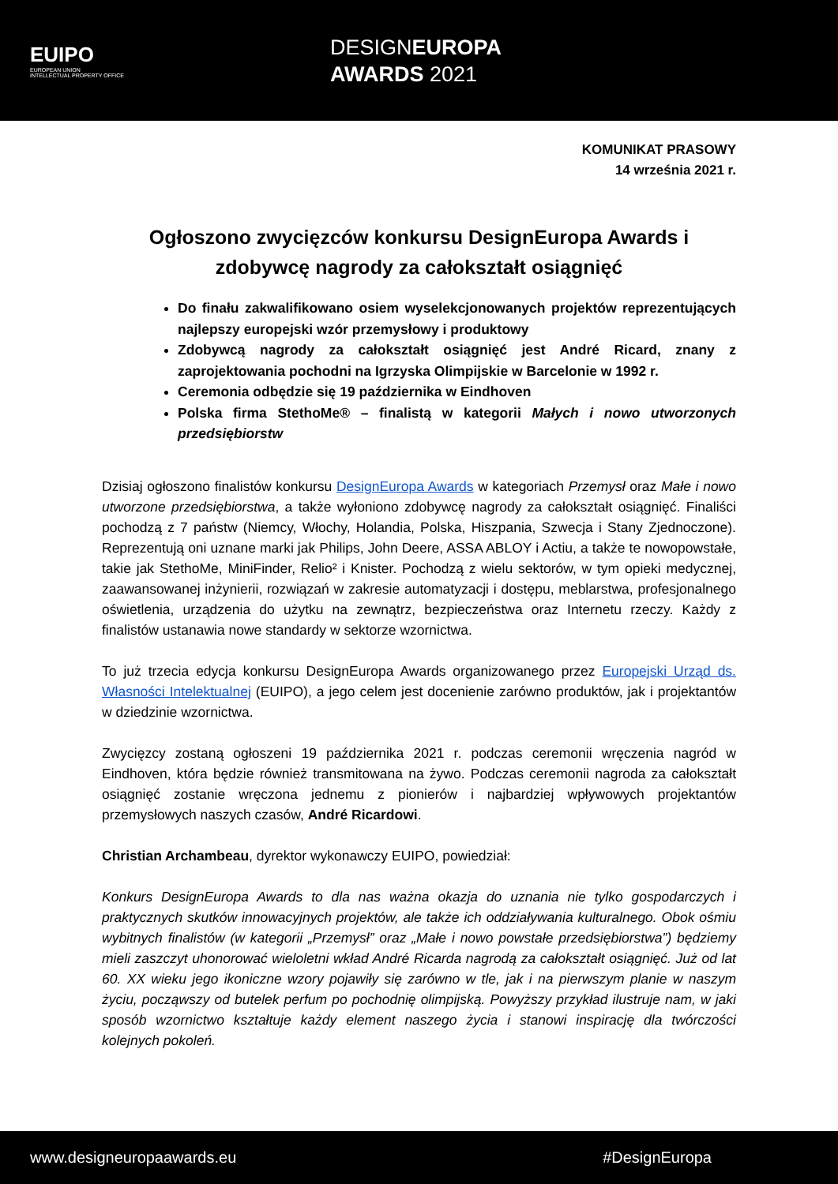EUIPO
EUROPEAN UNION
INTELLECTUAL PROPERTY OFFICE
DESIGNEUROPA
AWARDS 2021
KOMUNIKAT PRASOWY
14 września 2021 r.
Ogłoszono zwycięzców konkursu DesignEuropa Awards i zdobywcę nagrody za całokształt osiągnięć
Do finału zakwalifikowano osiem wyselekcjonowanych projektów reprezentujących najlepszy europejski wzór przemysłowy i produktowy
Zdobywcą nagrody za całokształt osiągnięć jest André Ricard, znany z zaprojektowania pochodni na Igrzyska Olimpijskie w Barcelonie w 1992 r.
Ceremonia odbędzie się 19 października w Eindhoven
Polska firma StethoMe® – finalistą w kategorii Małych i nowo utworzonych przedsiębiorstw
Dzisiaj ogłoszono finalistów konkursu DesignEuropa Awards w kategoriach Przemysł oraz Małe i nowo utworzone przedsiębiorstwa, a także wyłoniono zdobywcę nagrody za całokształt osiągnięć. Finaliści pochodzą z 7 państw (Niemcy, Włochy, Holandia, Polska, Hiszpania, Szwecja i Stany Zjednoczone). Reprezentują oni uznane marki jak Philips, John Deere, ASSA ABLOY i Actiu, a także te nowopowstałe, takie jak StethoMe, MiniFinder, Relio² i Knister. Pochodzą z wielu sektorów, w tym opieki medycznej, zaawansowanej inżynierii, rozwiązań w zakresie automatyzacji i dostępu, meblarstwa, profesjonalnego oświetlenia, urządzenia do użytku na zewnątrz, bezpieczeństwa oraz Internetu rzeczy. Każdy z finalistów ustanawia nowe standardy w sektorze wzornictwa.
To już trzecia edycja konkursu DesignEuropa Awards organizowanego przez Europejski Urząd ds. Własności Intelektualnej (EUIPO), a jego celem jest docenienie zarówno produktów, jak i projektantów w dziedzinie wzornictwa.
Zwycięzcy zostaną ogłoszeni 19 października 2021 r. podczas ceremonii wręczenia nagród w Eindhoven, która będzie również transmitowana na żywo. Podczas ceremonii nagroda za całokształt osiągnięć zostanie wręczona jednemu z pionierów i najbardziej wpływowych projektantów przemysłowych naszych czasów, André Ricardowi.
Christian Archambeau, dyrektor wykonawczy EUIPO, powiedział:
Konkurs DesignEuropa Awards to dla nas ważna okazja do uznania nie tylko gospodarczych i praktycznych skutków innowacyjnych projektów, ale także ich oddziaływania kulturalnego. Obok ośmiu wybitnych finalistów (w kategorii „Przemysł” oraz „Małe i nowo powstałe przedsiębiorstwa”) będziemy mieli zaszczyt uhonorować wieloletni wkład André Ricarda nagrodą za całokształt osiągnięć. Już od lat 60. XX wieku jego ikoniczne wzory pojawiły się zarówno w tle, jak i na pierwszym planie w naszym życiu, począwszy od butelek perfum po pochodnię olimpijską. Powyższy przykład ilustruje nam, w jaki sposób wzornictwo kształtuje każdy element naszego życia i stanowi inspirację dla twórczości kolejnych pokoleń.
www.designeuropaawards.eu #DesignEuropa